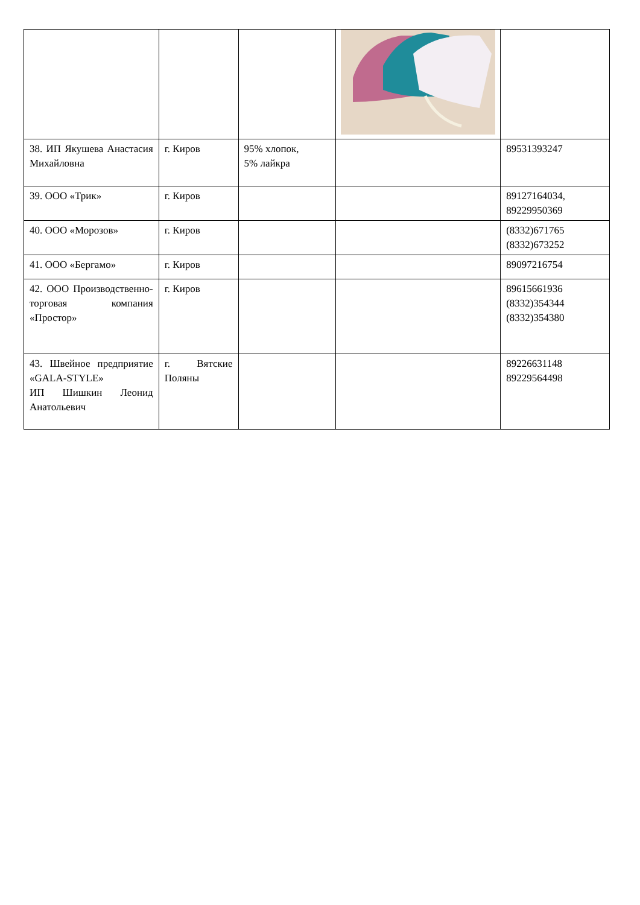| 38. ИП Якушева Анастасия Михайловна | г. Киров | 95% хлопок, 5% лайкра | | 89531393247 |
| 39. ООО «Трик» | г. Киров | | | 89127164034, 89229950369 |
| 40. ООО «Морозов» | г. Киров | | | (8332)671765 (8332)673252 |
| 41. ООО «Бергамо» | г. Киров | | | 89097216754 |
| 42. ООО Производственно-торговая компания «Простор» | г. Киров | | | 89615661936 (8332)354344 (8332)354380 |
| 43. Швейное предприятие «GALA-STYLE» ИП Шишкин Леонид Анатольевич | г. Вятские Поляны | | | 89226631148 89229564498 |